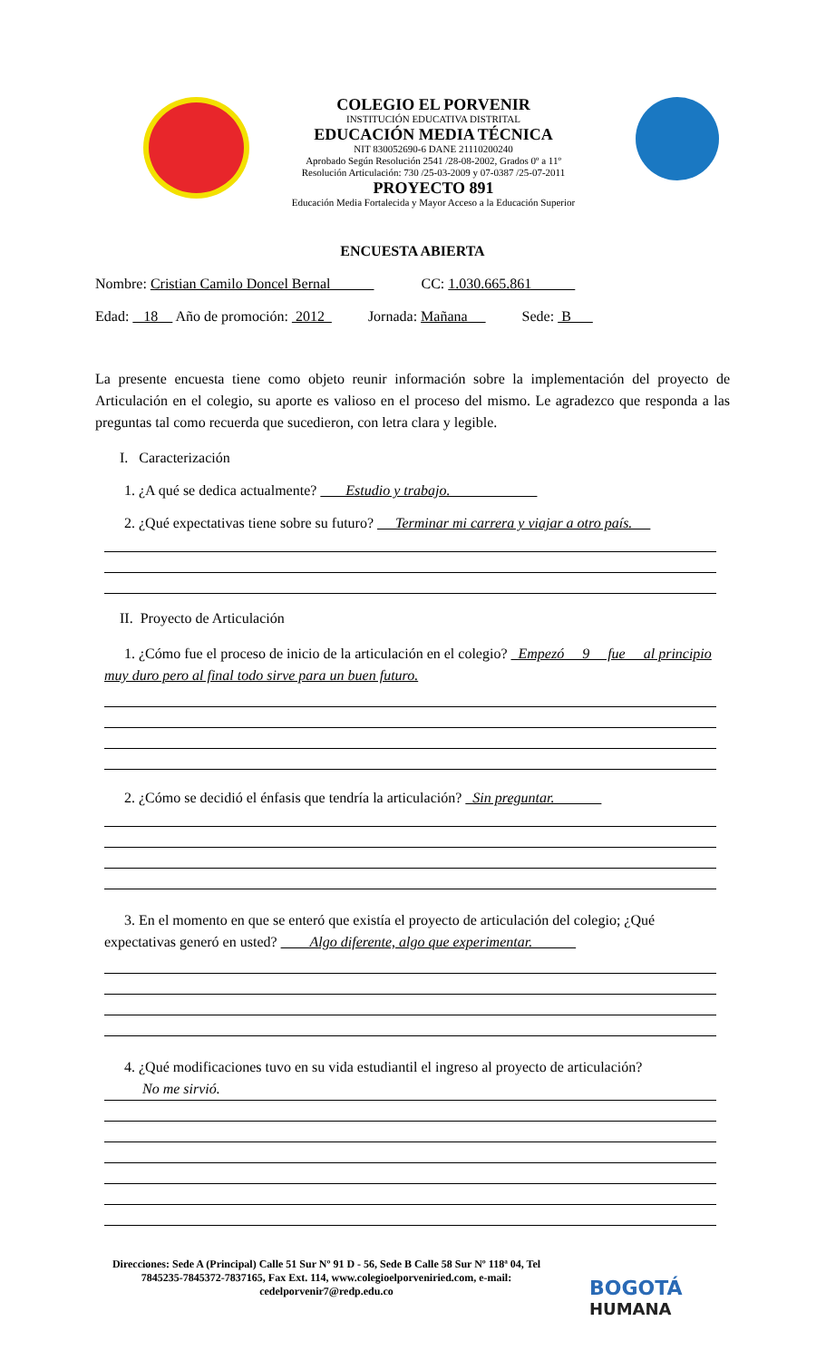COLEGIO EL PORVENIR
INSTITUCIÓN EDUCATIVA DISTRITAL
EDUCACIÓN MEDIA TÉCNICA
NIT 830052690-6 DANE 21110200240
Aprobado Según Resolución 2541 /28-08-2002, Grados 0º a 11º
Resolución Articulación: 730 /25-03-2009 y 07-0387 /25-07-2011
PROYECTO 891
Educación Media Fortalecida y Mayor Acceso a la Educación Superior
ENCUESTA ABIERTA
Nombre: Cristian Camilo Doncel Bernal CC: 1.030.665.861
Edad: 18 Año de promoción: 2012 Jornada: Mañana Sede: B
La presente encuesta tiene como objeto reunir información sobre la implementación del proyecto de Articulación en el colegio, su aporte es valioso en el proceso del mismo. Le agradezco que responda a las preguntas tal como recuerda que sucedieron, con letra clara y legible.
I. Caracterización
1. ¿A qué se dedica actualmente? Estudio y trabajo.
2. ¿Qué expectativas tiene sobre su futuro? Terminar mi carrera y viajar a otro país.
II. Proyecto de Articulación
1. ¿Cómo fue el proceso de inicio de la articulación en el colegio? Empezó 9 fue al principio muy duro pero al final todo sirve para un buen futuro.
2. ¿Cómo se decidió el énfasis que tendría la articulación? Sin preguntar.
3. En el momento en que se enteró que existía el proyecto de articulación del colegio; ¿Qué expectativas generó en usted? Algo diferente, algo que experimentar.
4. ¿Qué modificaciones tuvo en su vida estudiantil el ingreso al proyecto de articulación?
No me sirvió.
Direcciones: Sede A (Principal) Calle 51 Sur Nº 91 D - 56, Sede B Calle 58 Sur Nº 118ª 04, Tel 7845235-7845372-7837165, Fax Ext. 114, www.colegioelporveniried.com, e-mail: cedelporvenir7@redp.edu.co
BOGOTÁ
HUMANA